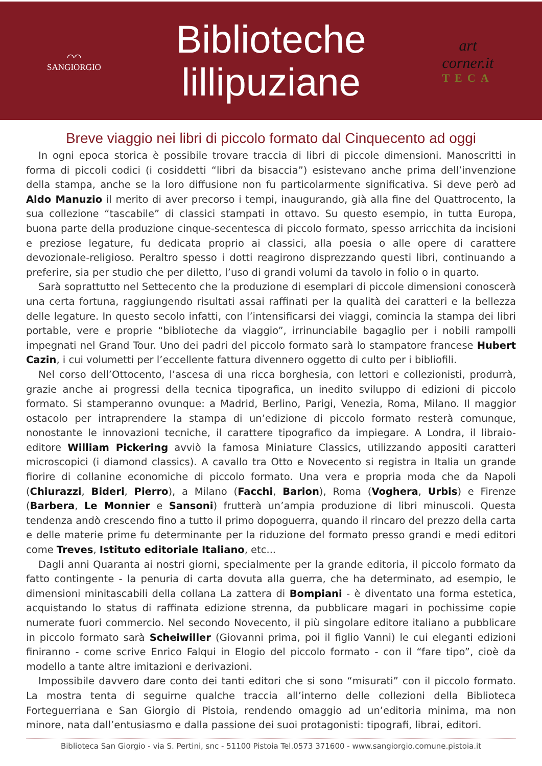⌒⌒
SANGIORGIO
Biblioteche
lillipuziane
art corner.it
TECA
Breve viaggio nei libri di piccolo formato dal Cinquecento ad oggi
In ogni epoca storica è possibile trovare traccia di libri di piccole dimensioni. Manoscritti in forma di piccoli codici (i cosiddetti “libri da bisaccia”) esistevano anche prima dell’invenzione della stampa, anche se la loro diffusione non fu particolarmente significativa. Si deve però ad Aldo Manuzio il merito di aver precorso i tempi, inaugurando, già alla fine del Quattrocento, la sua collezione “tascabile” di classici stampati in ottavo. Su questo esempio, in tutta Europa, buona parte della produzione cinque-secentesca di piccolo formato, spesso arricchita da incisioni e preziose legature, fu dedicata proprio ai classici, alla poesia o alle opere di carattere devozionale-religioso. Peraltro spesso i dotti reagirono disprezzando questi libri, continuando a preferire, sia per studio che per diletto, l’uso di grandi volumi da tavolo in folio o in quarto.
Sarà soprattutto nel Settecento che la produzione di esemplari di piccole dimensioni conoscerà una certa fortuna, raggiungendo risultati assai raffinati per la qualità dei caratteri e la bellezza delle legature. In questo secolo infatti, con l’intensificarsi dei viaggi, comincia la stampa dei libri portable, vere e proprie “biblioteche da viaggio”, irrinunciabile bagaglio per i nobili rampolli impegnati nel Grand Tour. Uno dei padri del piccolo formato sarà lo stampatore francese Hubert Cazin, i cui volumetti per l’eccellente fattura divennero oggetto di culto per i bibliofili.
Nel corso dell’Ottocento, l’ascesa di una ricca borghesia, con lettori e collezionisti, produrrà, grazie anche ai progressi della tecnica tipografica, un inedito sviluppo di edizioni di piccolo formato. Si stamperanno ovunque: a Madrid, Berlino, Parigi, Venezia, Roma, Milano. Il maggior ostacolo per intraprendere la stampa di un’edizione di piccolo formato resterà comunque, nonostante le innovazioni tecniche, il carattere tipografico da impiegare. A Londra, il libraio-editore William Pickering avviò la famosa Miniature Classics, utilizzando appositi caratteri microscopici (i diamond classics). A cavallo tra Otto e Novecento si registra in Italia un grande fiorire di collanine economiche di piccolo formato. Una vera e propria moda che da Napoli (Chiurazzi, Bideri, Pierro), a Milano (Facchi, Barion), Roma (Voghera, Urbis) e Firenze (Barbera, Le Monnier e Sansoni) frutterà un’ampia produzione di libri minuscoli. Questa tendenza andò crescendo fino a tutto il primo dopoguerra, quando il rincaro del prezzo della carta e delle materie prime fu determinante per la riduzione del formato presso grandi e medi editori come Treves, Istituto editoriale Italiano, etc...
Dagli anni Quaranta ai nostri giorni, specialmente per la grande editoria, il piccolo formato da fatto contingente - la penuria di carta dovuta alla guerra, che ha determinato, ad esempio, le dimensioni minitascabili della collana La zattera di Bompiani - è diventato una forma estetica, acquistando lo status di raffinata edizione strenna, da pubblicare magari in pochissime copie numerate fuori commercio. Nel secondo Novecento, il più singolare editore italiano a pubblicare in piccolo formato sarà Scheiwiller (Giovanni prima, poi il figlio Vanni) le cui eleganti edizioni finiranno - come scrive Enrico Falqui in Elogio del piccolo formato - con il “fare tipo”, cioè da modello a tante altre imitazioni e derivazioni.
Impossibile davvero dare conto dei tanti editori che si sono “misurati” con il piccolo formato. La mostra tenta di seguirne qualche traccia all’interno delle collezioni della Biblioteca Forteguerriana e San Giorgio di Pistoia, rendendo omaggio ad un’editoria minima, ma non minore, nata dall’entusiasmo e dalla passione dei suoi protagonisti: tipografi, librai, editori.
Biblioteca San Giorgio - via S. Pertini, snc - 51100 Pistoia Tel.0573 371600 - www.sangiorgio.comune.pistoia.it